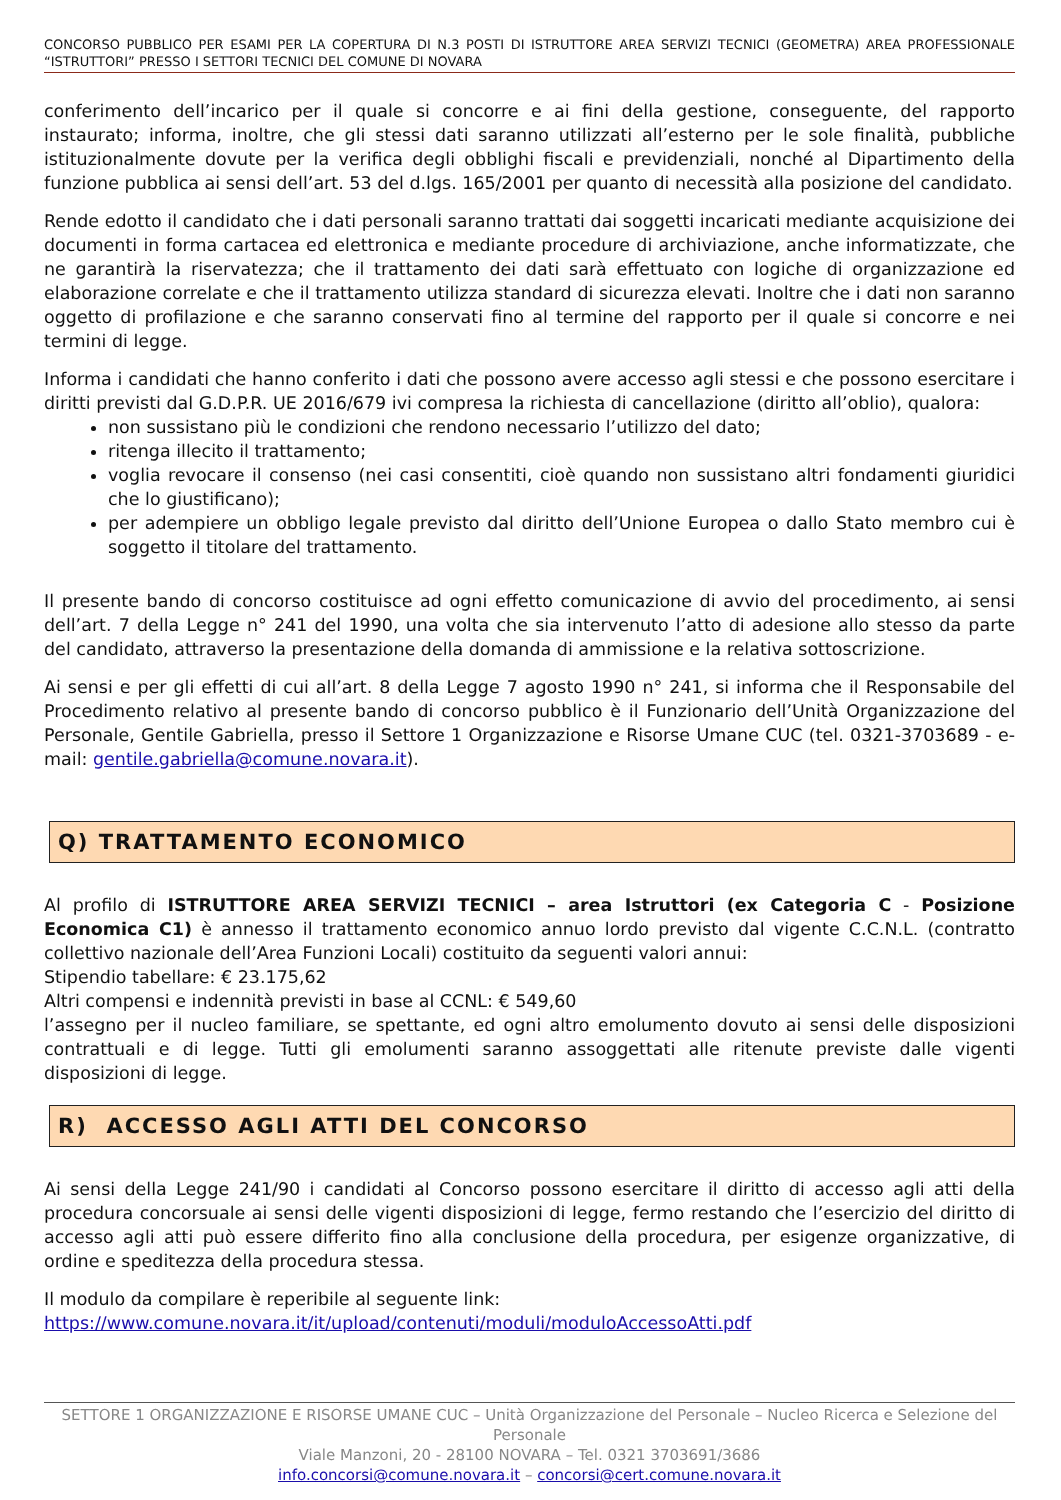CONCORSO PUBBLICO PER ESAMI PER LA COPERTURA DI N.3 POSTI DI ISTRUTTORE AREA SERVIZI TECNICI (GEOMETRA) AREA PROFESSIONALE “ISTRUTTORI” PRESSO I SETTORI TECNICI DEL COMUNE DI NOVARA
conferimento dell’incarico per il quale si concorre e ai fini della gestione, conseguente, del rapporto instaurato; informa, inoltre, che gli stessi dati saranno utilizzati all’esterno per le sole finalità, pubbliche istituzionalmente dovute per la verifica degli obblighi fiscali e previdenziali, nonché al Dipartimento della funzione pubblica ai sensi dell’art. 53 del d.lgs. 165/2001 per quanto di necessità alla posizione del candidato.
Rende edotto il candidato che i dati personali saranno trattati dai soggetti incaricati mediante acquisizione dei documenti in forma cartacea ed elettronica e mediante procedure di archiviazione, anche informatizzate, che ne garantirà la riservatezza; che il trattamento dei dati sarà effettuato con logiche di organizzazione ed elaborazione correlate e che il trattamento utilizza standard di sicurezza elevati. Inoltre che i dati non saranno oggetto di profilazione e che saranno conservati fino al termine del rapporto per il quale si concorre e nei termini di legge.
Informa i candidati che hanno conferito i dati che possono avere accesso agli stessi e che possono esercitare i diritti previsti dal G.D.P.R. UE 2016/679 ivi compresa la richiesta di cancellazione (diritto all’oblio), qualora:
non sussistano più le condizioni che rendono necessario l’utilizzo del dato;
ritenga illecito il trattamento;
voglia revocare il consenso (nei casi consentiti, cioè quando non sussistano altri fondamenti giuridici che lo giustificano);
per adempiere un obbligo legale previsto dal diritto dell’Unione Europea o dallo Stato membro cui è soggetto il titolare del trattamento.
Il presente bando di concorso costituisce ad ogni effetto comunicazione di avvio del procedimento, ai sensi dell’art. 7 della Legge n° 241 del 1990, una volta che sia intervenuto l’atto di adesione allo stesso da parte del candidato, attraverso la presentazione della domanda di ammissione e la relativa sottoscrizione.
Ai sensi e per gli effetti di cui all’art. 8 della Legge 7 agosto 1990 n° 241, si informa che il Responsabile del Procedimento relativo al presente bando di concorso pubblico è il Funzionario dell’Unità Organizzazione del Personale, Gentile Gabriella, presso il Settore 1 Organizzazione e Risorse Umane CUC (tel. 0321-3703689 - e-mail: gentile.gabriella@comune.novara.it).
Q) TRATTAMENTO ECONOMICO
Al profilo di ISTRUTTORE AREA SERVIZI TECNICI – area Istruttori (ex Categoria C - Posizione Economica C1) è annesso il trattamento economico annuo lordo previsto dal vigente C.C.N.L. (contratto collettivo nazionale dell’Area Funzioni Locali) costituito da seguenti valori annui:
Stipendio tabellare: € 23.175,62
Altri compensi e indennità previsti in base al CCNL: € 549,60
l’assegno per il nucleo familiare, se spettante, ed ogni altro emolumento dovuto ai sensi delle disposizioni contrattuali e di legge. Tutti gli emolumenti saranno assoggettati alle ritenute previste dalle vigenti disposizioni di legge.
R) ACCESSO AGLI ATTI DEL CONCORSO
Ai sensi della Legge 241/90 i candidati al Concorso possono esercitare il diritto di accesso agli atti della procedura concorsuale ai sensi delle vigenti disposizioni di legge, fermo restando che l’esercizio del diritto di accesso agli atti può essere differito fino alla conclusione della procedura, per esigenze organizzative, di ordine e speditezza della procedura stessa.
Il modulo da compilare è reperibile al seguente link:
https://www.comune.novara.it/it/upload/contenuti/moduli/moduloAccessoAtti.pdf
SETTORE 1 ORGANIZZAZIONE E RISORSE UMANE CUC – Unità Organizzazione del Personale – Nucleo Ricerca e Selezione del Personale
Viale Manzoni, 20 - 28100 NOVARA – Tel. 0321 3703691/3686
info.concorsi@comune.novara.it – concorsi@cert.comune.novara.it